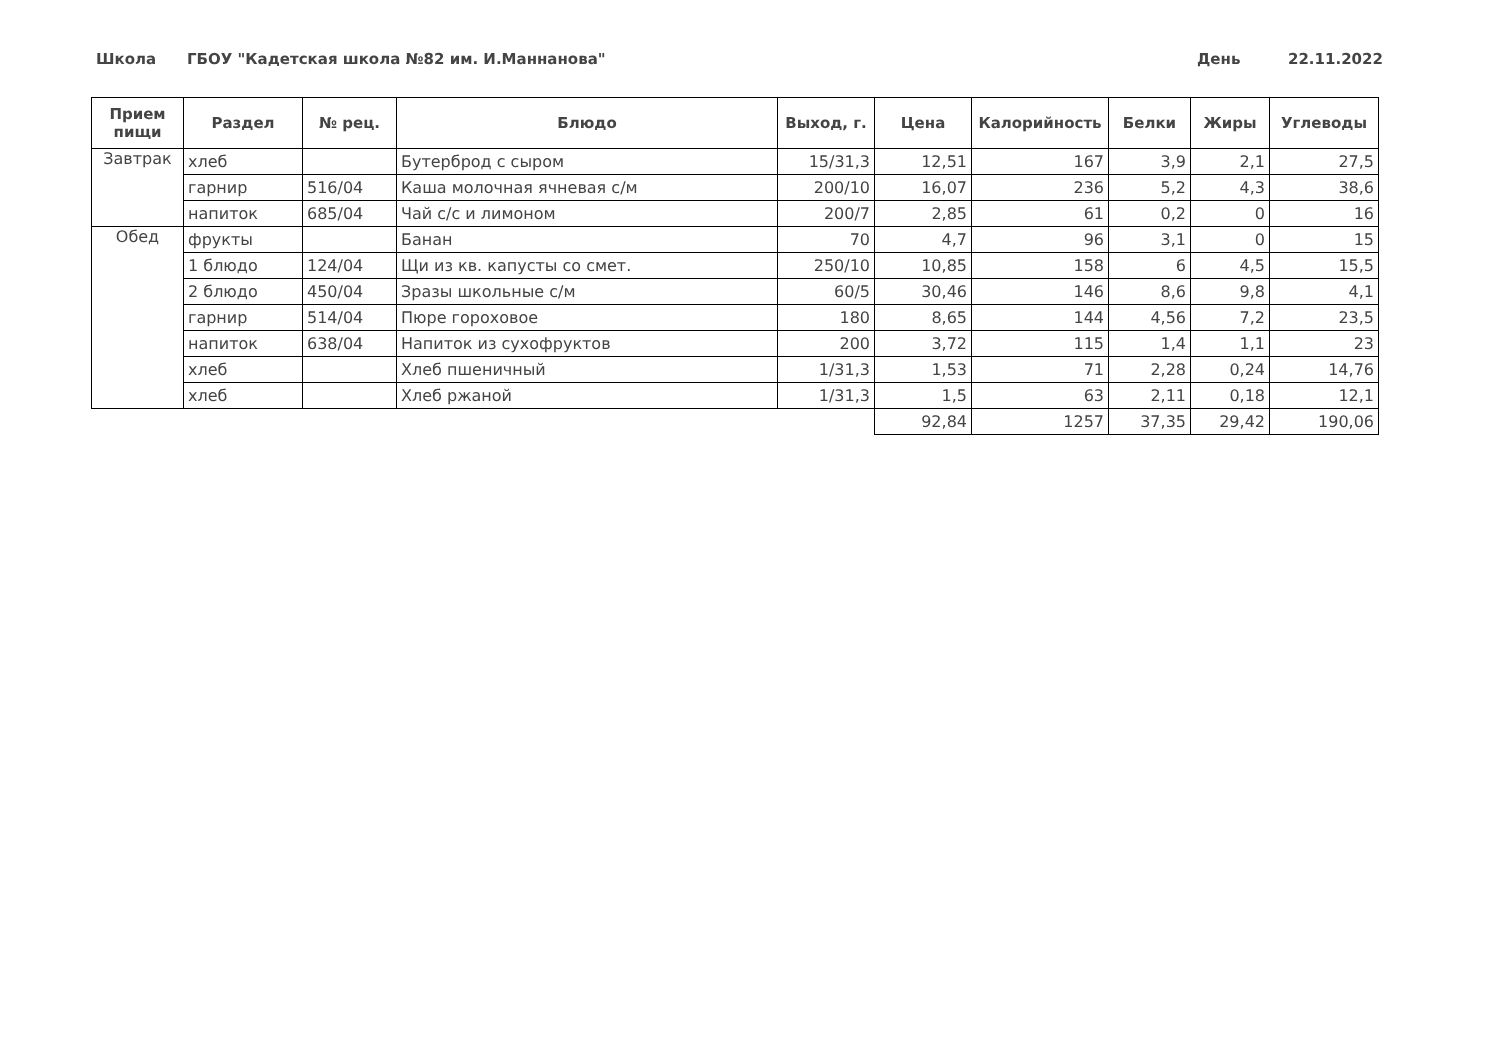Школа ГБОУ "Кадетская школа №82 им. И.Маннанова" День 22.11.2022
| Прием пищи | Раздел | № рец. | Блюдо | Выход, г. | Цена | Калорийность | Белки | Жиры | Углеводы |
| --- | --- | --- | --- | --- | --- | --- | --- | --- | --- |
| Завтрак | хлеб | | Бутерброд с сыром | 15/31,3 | 12,51 | 167 | 3,9 | 2,1 | 27,5 |
| | гарнир | 516/04 | Каша молочная ячневая с/м | 200/10 | 16,07 | 236 | 5,2 | 4,3 | 38,6 |
| | напиток | 685/04 | Чай с/с и лимоном | 200/7 | 2,85 | 61 | 0,2 | 0 | 16 |
| Обед | фрукты | | Банан | 70 | 4,7 | 96 | 3,1 | 0 | 15 |
| | 1 блюдо | 124/04 | Щи из кв. капусты со смет. | 250/10 | 10,85 | 158 | 6 | 4,5 | 15,5 |
| | 2 блюдо | 450/04 | Зразы школьные с/м | 60/5 | 30,46 | 146 | 8,6 | 9,8 | 4,1 |
| | гарнир | 514/04 | Пюре гороховое | 180 | 8,65 | 144 | 4,56 | 7,2 | 23,5 |
| | напиток | 638/04 | Напиток из сухофруктов | 200 | 3,72 | 115 | 1,4 | 1,1 | 23 |
| | хлеб | | Хлеб пшеничный | 1/31,3 | 1,53 | 71 | 2,28 | 0,24 | 14,76 |
| | хлеб | | Хлеб ржаной | 1/31,3 | 1,5 | 63 | 2,11 | 0,18 | 12,1 |
| | | | | | 92,84 | 1257 | 37,35 | 29,42 | 190,06 |